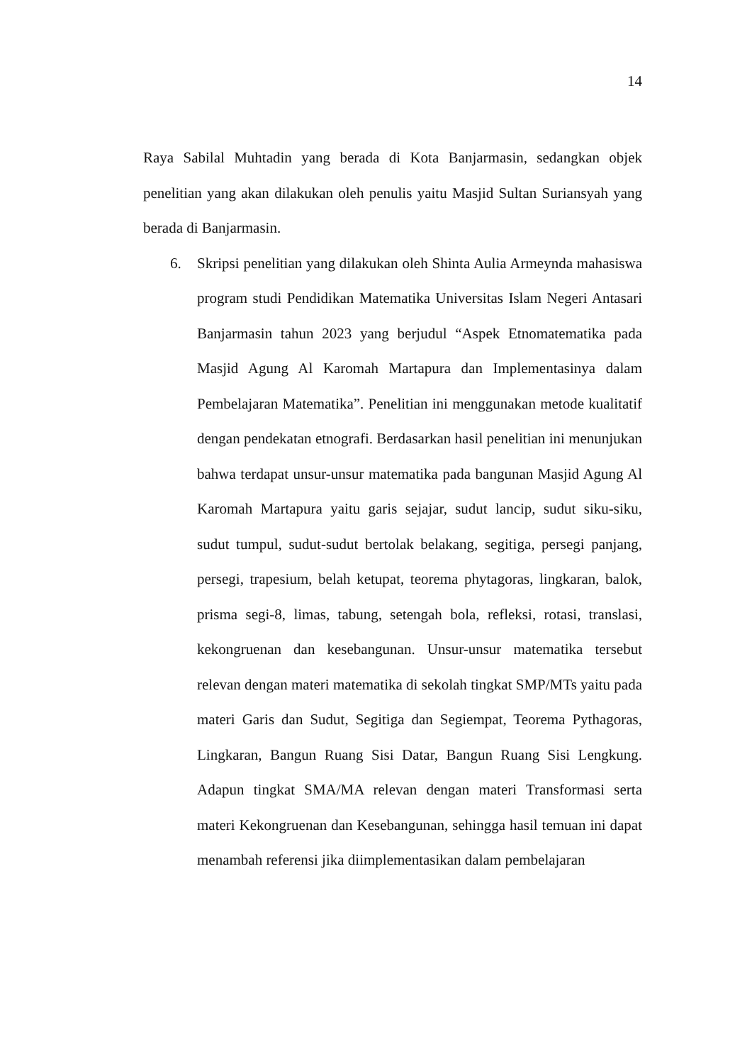14
Raya Sabilal Muhtadin yang berada di Kota Banjarmasin, sedangkan objek penelitian yang akan dilakukan oleh penulis yaitu Masjid Sultan Suriansyah yang berada di Banjarmasin.
6. Skripsi penelitian yang dilakukan oleh Shinta Aulia Armeynda mahasiswa program studi Pendidikan Matematika Universitas Islam Negeri Antasari Banjarmasin tahun 2023 yang berjudul “Aspek Etnomatematika pada Masjid Agung Al Karomah Martapura dan Implementasinya dalam Pembelajaran Matematika”. Penelitian ini menggunakan metode kualitatif dengan pendekatan etnografi. Berdasarkan hasil penelitian ini menunjukan bahwa terdapat unsur-unsur matematika pada bangunan Masjid Agung Al Karomah Martapura yaitu garis sejajar, sudut lancip, sudut siku-siku, sudut tumpul, sudut-sudut bertolak belakang, segitiga, persegi panjang, persegi, trapesium, belah ketupat, teorema phytagoras, lingkaran, balok, prisma segi-8, limas, tabung, setengah bola, refleksi, rotasi, translasi, kekongruenan dan kesebangunan. Unsur-unsur matematika tersebut relevan dengan materi matematika di sekolah tingkat SMP/MTs yaitu pada materi Garis dan Sudut, Segitiga dan Segiempat, Teorema Pythagoras, Lingkaran, Bangun Ruang Sisi Datar, Bangun Ruang Sisi Lengkung. Adapun tingkat SMA/MA relevan dengan materi Transformasi serta materi Kekongruenan dan Kesebangunan, sehingga hasil temuan ini dapat menambah referensi jika diimplementasikan dalam pembelajaran